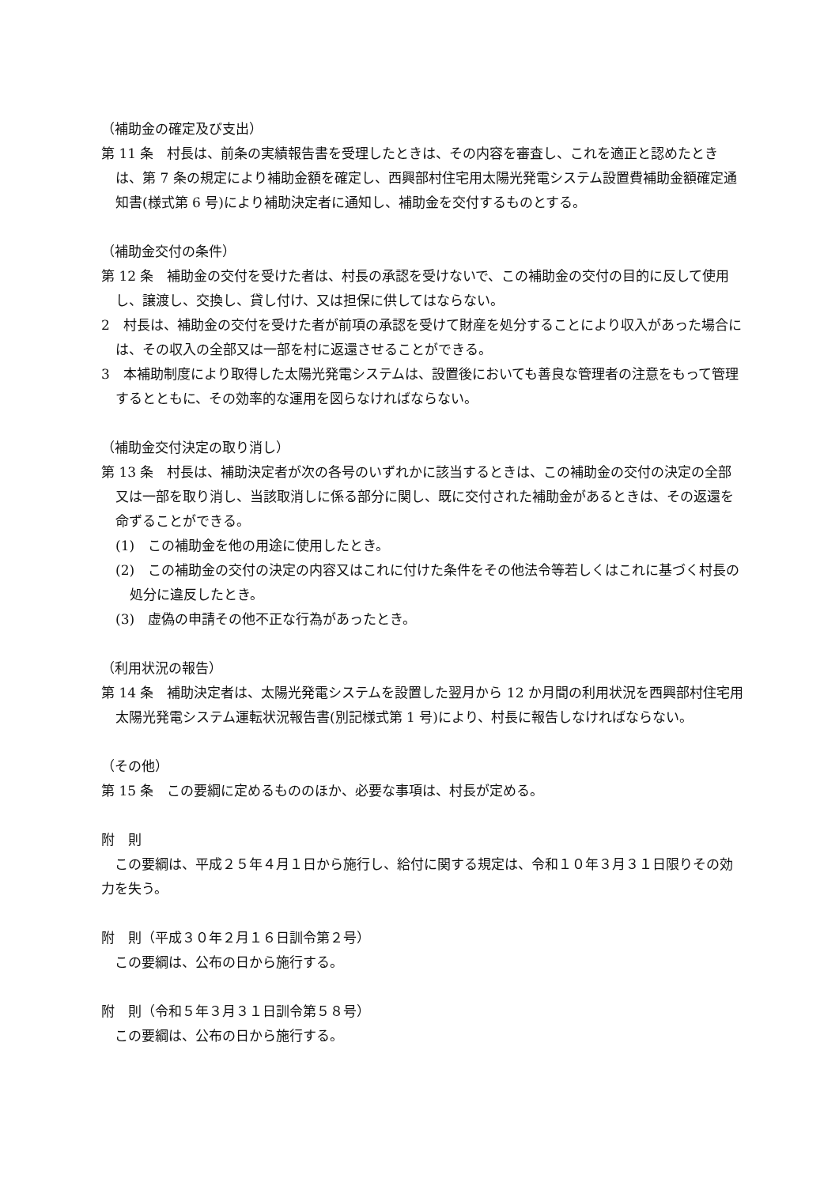（補助金の確定及び支出）
第 11 条　村長は、前条の実績報告書を受理したときは、その内容を審査し、これを適正と認めたときは、第 7 条の規定により補助金額を確定し、西興部村住宅用太陽光発電システム設置費補助金額確定通知書(様式第 6 号)により補助決定者に通知し、補助金を交付するものとする。
（補助金交付の条件）
第 12 条　補助金の交付を受けた者は、村長の承認を受けないで、この補助金の交付の目的に反して使用し、譲渡し、交換し、貸し付け、又は担保に供してはならない。
2　村長は、補助金の交付を受けた者が前項の承認を受けて財産を処分することにより収入があった場合には、その収入の全部又は一部を村に返還させることができる。
3　本補助制度により取得した太陽光発電システムは、設置後においても善良な管理者の注意をもって管理するとともに、その効率的な運用を図らなければならない。
（補助金交付決定の取り消し）
第 13 条　村長は、補助決定者が次の各号のいずれかに該当するときは、この補助金の交付の決定の全部又は一部を取り消し、当該取消しに係る部分に関し、既に交付された補助金があるときは、その返還を命ずることができる。
(1)　この補助金を他の用途に使用したとき。
(2)　この補助金の交付の決定の内容又はこれに付けた条件をその他法令等若しくはこれに基づく村長の処分に違反したとき。
(3)　虚偽の申請その他不正な行為があったとき。
（利用状況の報告）
第 14 条　補助決定者は、太陽光発電システムを設置した翌月から 12 か月間の利用状況を西興部村住宅用太陽光発電システム運転状況報告書(別記様式第 1 号)により、村長に報告しなければならない。
（その他）
第 15 条　この要綱に定めるもののほか、必要な事項は、村長が定める。
附　則
　この要綱は、平成２５年４月１日から施行し、給付に関する規定は、令和１０年３月３１日限りその効力を失う。
附　則（平成３０年２月１６日訓令第２号）
　この要綱は、公布の日から施行する。
附　則（令和５年３月３１日訓令第５８号）
　この要綱は、公布の日から施行する。